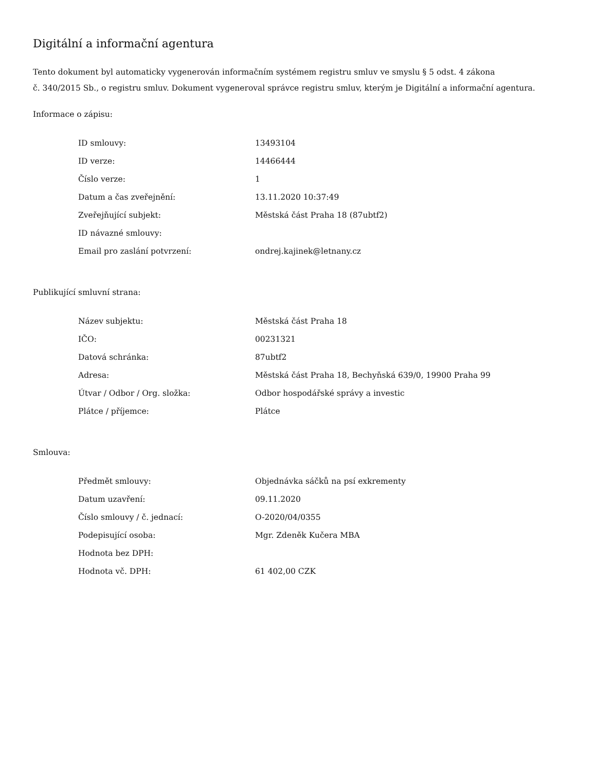Digitální a informační agentura
Tento dokument byl automaticky vygenerován informačním systémem registru smluv ve smyslu § 5 odst. 4 zákona
č. 340/2015 Sb., o registru smluv. Dokument vygeneroval správce registru smluv, kterým je Digitální a informační agentura.
Informace o zápisu:
| ID smlouvy: | 13493104 |
| ID verze: | 14466444 |
| Číslo verze: | 1 |
| Datum a čas zveřejnění: | 13.11.2020 10:37:49 |
| Zveřejňující subjekt: | Městská část Praha 18 (87ubtf2) |
| ID návazné smlouvy: | |
| Email pro zaslání potvrzení: | ondrej.kajinek@letnany.cz |
Publikující smluvní strana:
| Název subjektu: | Městská část Praha 18 |
| IČO: | 00231321 |
| Datová schránka: | 87ubtf2 |
| Adresa: | Městská část Praha 18, Bechyňská 639/0, 19900 Praha 99 |
| Útvar / Odbor / Org. složka: | Odbor hospodářské správy a investic |
| Plátce / příjemce: | Plátce |
Smlouva:
| Předmět smlouvy: | Objednávka sáčků na psí exkrementy |
| Datum uzavření: | 09.11.2020 |
| Číslo smlouvy / č. jednací: | O-2020/04/0355 |
| Podepisující osoba: | Mgr. Zdeněk Kučera MBA |
| Hodnota bez DPH: | |
| Hodnota vč. DPH: | 61 402,00 CZK |